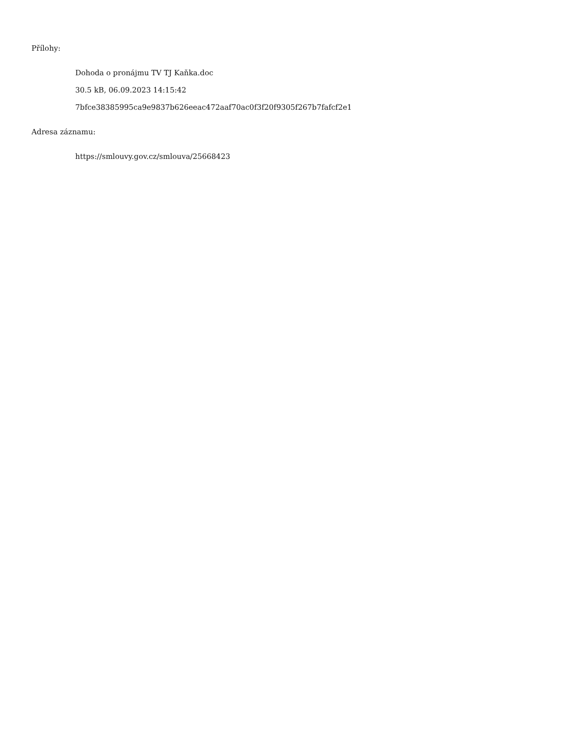Přílohy:
Dohoda o pronájmu TV TJ Kaňka.doc
30.5 kB, 06.09.2023 14:15:42
7bfce38385995ca9e9837b626eeac472aaf70ac0f3f20f9305f267b7fafcf2e1
Adresa záznamu:
https://smlouvy.gov.cz/smlouva/25668423